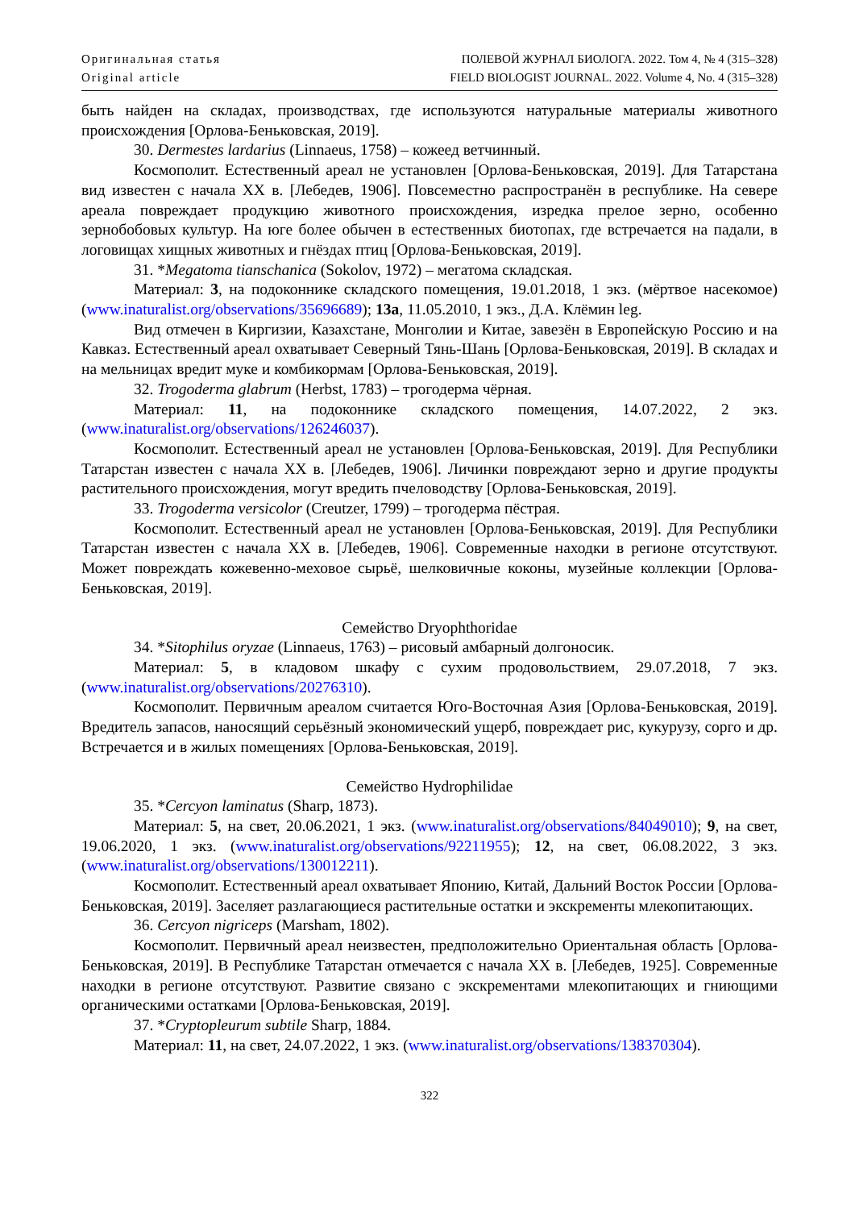Оригинальная статья
Original article
ПОЛЕВОЙ ЖУРНАЛ БИОЛОГА. 2022. Том 4, № 4 (315–328)
FIELD BIOLOGIST JOURNAL. 2022. Volume 4, No. 4 (315–328)
быть найден на складах, производствах, где используются натуральные материалы животного происхождения [Орлова-Беньковская, 2019].
30. Dermestes lardarius (Linnaeus, 1758) – кожеед ветчинный.
Космополит. Естественный ареал не установлен [Орлова-Беньковская, 2019]. Для Татарстана вид известен с начала XX в. [Лебедев, 1906]. Повсеместно распространён в республике. На севере ареала повреждает продукцию животного происхождения, изредка прелое зерно, особенно зернобобовых культур. На юге более обычен в естественных биотопах, где встречается на падали, в логовищах хищных животных и гнёздах птиц [Орлова-Беньковская, 2019].
31. *Megatoma tianschanica (Sokolov, 1972) – мегатома складская.
Материал: 3, на подоконнике складского помещения, 19.01.2018, 1 экз. (мёртвое насекомое) (www.inaturalist.org/observations/35696689); 13а, 11.05.2010, 1 экз., Д.А. Клёмин leg.
Вид отмечен в Киргизии, Казахстане, Монголии и Китае, завезён в Европейскую Россию и на Кавказ. Естественный ареал охватывает Северный Тянь-Шань [Орлова-Беньковская, 2019]. В складах и на мельницах вредит муке и комбикормам [Орлова-Беньковская, 2019].
32. Trogoderma glabrum (Herbst, 1783) – трогодерма чёрная.
Материал: 11, на подоконнике складского помещения, 14.07.2022, 2 экз. (www.inaturalist.org/observations/126246037).
Космополит. Естественный ареал не установлен [Орлова-Беньковская, 2019]. Для Республики Татарстан известен с начала XX в. [Лебедев, 1906]. Личинки повреждают зерно и другие продукты растительного происхождения, могут вредить пчеловодству [Орлова-Беньковская, 2019].
33. Trogoderma versicolor (Creutzer, 1799) – трогодерма пёстрая.
Космополит. Естественный ареал не установлен [Орлова-Беньковская, 2019]. Для Республики Татарстан известен с начала XX в. [Лебедев, 1906]. Современные находки в регионе отсутствуют. Может повреждать кожевенно-меховое сырьё, шелковичные коконы, музейные коллекции [Орлова-Беньковская, 2019].
Семейство Dryophthoridae
34. *Sitophilus oryzae (Linnaeus, 1763) – рисовый амбарный долгоносик.
Материал: 5, в кладовом шкафу с сухим продовольствием, 29.07.2018, 7 экз. (www.inaturalist.org/observations/20276310).
Космополит. Первичным ареалом считается Юго-Восточная Азия [Орлова-Беньковская, 2019]. Вредитель запасов, наносящий серьёзный экономический ущерб, повреждает рис, кукурузу, сорго и др. Встречается и в жилых помещениях [Орлова-Беньковская, 2019].
Семейство Hydrophilidae
35. *Cercyon laminatus (Sharp, 1873).
Материал: 5, на свет, 20.06.2021, 1 экз. (www.inaturalist.org/observations/84049010); 9, на свет, 19.06.2020, 1 экз. (www.inaturalist.org/observations/92211955); 12, на свет, 06.08.2022, 3 экз. (www.inaturalist.org/observations/130012211).
Космополит. Естественный ареал охватывает Японию, Китай, Дальний Восток России [Орлова-Беньковская, 2019]. Заселяет разлагающиеся растительные остатки и экскременты млекопитающих.
36. Cercyon nigriceps (Marsham, 1802).
Космополит. Первичный ареал неизвестен, предположительно Ориентальная область [Орлова-Беньковская, 2019]. В Республике Татарстан отмечается с начала XX в. [Лебедев, 1925]. Современные находки в регионе отсутствуют. Развитие связано с экскрементами млекопитающих и гниющими органическими остатками [Орлова-Беньковская, 2019].
37. *Cryptopleurum subtile Sharp, 1884.
Материал: 11, на свет, 24.07.2022, 1 экз. (www.inaturalist.org/observations/138370304).
322